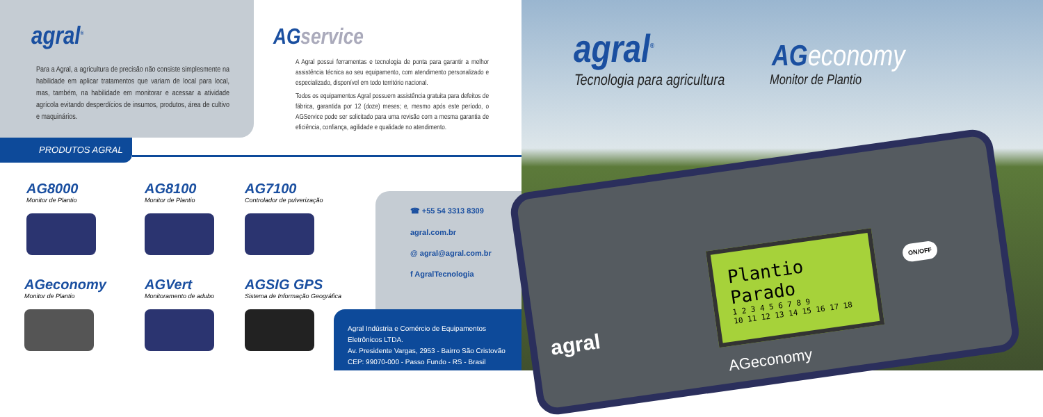agral<sup>®</sup>
Para a Agral, a agricultura de precisão não consiste simplesmente na habilidade em aplicar tratamentos que variam de local para local, mas, também, na habilidade em monitorar e acessar a atividade agrícola evitando desperdícios de insumos, produtos, área de cultivo e maquinários.
AGservice
A Agral possui ferramentas e tecnologia de ponta para garantir a melhor assistência técnica ao seu equipamento, com atendimento personalizado e especializado, disponível em todo território nacional.
Todos os equipamentos Agral possuem assistência gratuita para defeitos de fábrica, garantida por 12 (doze) meses; e, mesmo após este período, o AGService pode ser solicitado para uma revisão com a mesma garantia de eficiência, confiança, agilidade e qualidade no atendimento.
PRODUTOS AGRAL
AG8000
Monitor de Plantio
AG8100
Monitor de Plantio
AG7100
Controlador de pulverização
AGeconomy
Monitor de Plantio
AGVert
Monitoramento de adubo
AGSIG GPS
Sistema de Informação Geográfica
☎ +55 54 3313 8309
agral.com.br
@ agral@agral.com.br
f AgralTecnologia
Agral Indústria e Comércio de Equipamentos Eletrônicos LTDA.
Av. Presidente Vargas, 2953 - Bairro São Cristovão
CEP: 99070-000 - Passo Fundo - RS - Brasil
Plantio
Parado
1 2 3 4 5 6 7 8 9
10 11 12 13 14 15 16 17 18
ON/OFF
agral
AGeconomy
agral<sup>®</sup>
Tecnologia para agricultura
AGeconomy
Monitor de Plantio